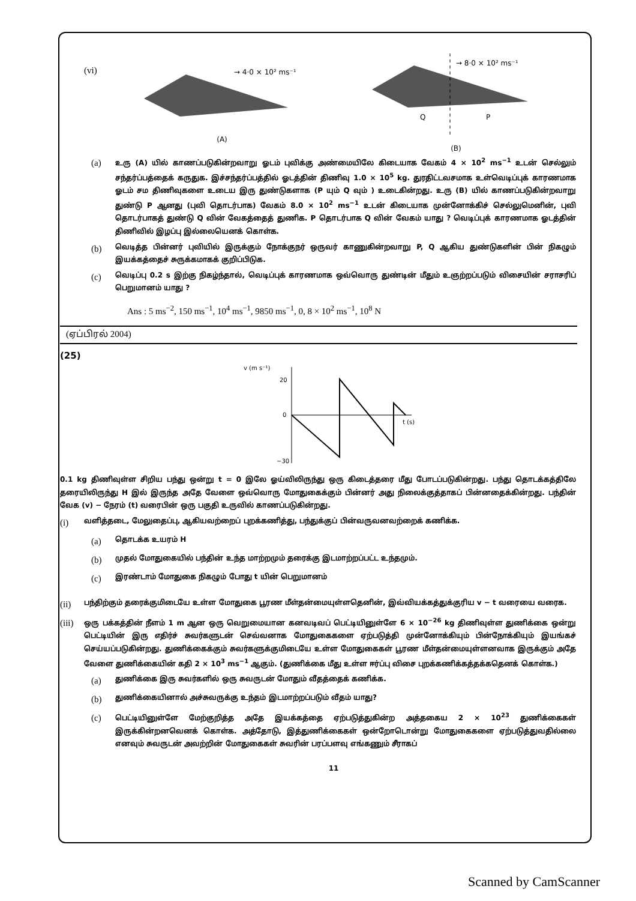(vi)
→ 4·0 × 10² ms⁻¹
(A)
→ 8·0 × 10² ms⁻¹
Q
P
(B)
(a)
உரு (A) யில் காணப்படுகின்றவாறு ஓடம் புவிக்கு அண்மையிலே கிடையாக வேகம் 4 × 10<sup>2</sup> ms<sup>−1</sup> உடன் செல்லும் சந்தர்ப்பத்தைக் கருதுக. இச்சந்தர்ப்பத்தில் ஓடத்தின் திணிவு 1.0 × 10<sup>5</sup> kg. துரதிட்டவசமாக உள்வெடிப்புக் காரணமாக ஓடம் சம திணிவுகளை உடைய இரு துண்டுகளாக (P யும் Q வும் ) உடைகின்றது. உரு (B) யில் காணப்படுகின்றவாறு துண்டு P ஆனது (புவி தொடர்பாக) வேகம் 8.0 × 10<sup>2</sup> ms<sup>−1</sup> உடன் கிடையாக முன்னோக்கிச் செல்லுமெனின், புவி தொடர்பாகத் துண்டு Q வின் வேகத்தைத் துணிக. P தொடர்பாக Q வின் வேகம் யாது ? வெடிப்புக் காரணமாக ஓடத்தின் திணிவில் இழப்பு இல்லையெனக் கொள்க.
(b)
வெடித்த பின்னர் புவியில் இருக்கும் நோக்குநர் ஒருவர் காணுகின்றவாறு P, Q ஆகிய துண்டுகளின் பின் நிகழும் இயக்கத்தைச் சுருக்கமாகக் குறிப்பிடுக.
(c)
வெடிப்பு 0.2 s இற்கு நிகழ்ந்தால், வெடிப்புக் காரணமாக ஒவ்வொரு துண்டின் மீதும் உஞற்றப்படும் விசையின் சராசரிப் பெறுமானம் யாது ?
Ans : 5 ms<sup>−2</sup>, 150 ms<sup>−1</sup>, 10<sup>4</sup> ms<sup>−1</sup>, 9850 ms<sup>−1</sup>, 0, 8 × 10<sup>2</sup> ms<sup>−1</sup>, 10<sup>8</sup> N
(ஏப்பிரல் 2004)
(25)
v (m s⁻¹)
20
0
−30
t (s)
0.1 kg திணிவுள்ள சிறிய பந்து ஒன்று t = 0 இலே ஓய்விலிருந்து ஒரு கிடைத்தரை மீது போடப்படுகின்றது. பந்து தொடக்கத்திலே தரையிலிருந்து H இல் இருந்த அதே வேளை ஒவ்வொரு மோதுகைக்கும் பின்னர் அது நிலைக்குத்தாகப் பின்னதைக்கின்றது. பந்தின் வேக (v) − நேரம் (t) வரைபின் ஒரு பகுதி உருவில் காணப்படுகின்றது.
(i)
வளித்தடை, மேலுதைப்பு, ஆகியவற்றைப் புறக்கணித்து, பந்துக்குப் பின்வருவனவற்றைக் கணிக்க.
(a)
தொடக்க உயரம் H
(b)
முதல் மோதுகையில் பந்தின் உந்த மாற்றமும் தரைக்கு இடமாற்றப்பட்ட உந்தமும்.
(c)
இரண்டாம் மோதுகை நிகழும் போது t யின் பெறுமானம்
(ii)
பந்திற்கும் தரைக்குமிடையே உள்ள மோதுகை பூரண மீள்தன்மையுள்ளதெனின், இவ்வியக்கத்துக்குரிய v − t வரையை வரைக.
(iii)
ஒரு பக்கத்தின் நீளம் 1 m ஆன ஒரு வெறுமையான கனவடிவப் பெட்டியினுள்ளே 6 × 10<sup>−26</sup> kg திணிவுள்ள துணிக்கை ஒன்று பெட்டியின் இரு எதிர்ச் சுவர்களுடன் செவ்வனாக மோதுகைகளை ஏற்படுத்தி முன்னோக்கியும் பின்நோக்கியும் இயங்கச் செய்யப்படுகின்றது. துணிக்கைக்கும் சுவர்களுக்குமிடையே உள்ள மோதுகைகள் பூரண மீள்தன்மையுள்ளனவாக இருக்கும் அதே வேளை துணிக்கையின் கதி 2 × 10<sup>3</sup> ms<sup>−1</sup> ஆகும். (துணிக்கை மீது உள்ள ஈர்ப்பு விசை புறக்கணிக்கத்தக்கதெனக் கொள்க.)
(a)
துணிக்கை இரு சுவர்களில் ஒரு சுவருடன் மோதும் வீதத்தைக் கணிக்க.
(b)
துணிக்கையினால் அச்சுவருக்கு உந்தம் இடமாற்றப்படும் வீதம் யாது?
(c)
பெட்டியினுள்ளே மேற்குறித்த அதே இயக்கத்தை ஏற்படுத்துகின்ற அத்தகைய 2 × 10<sup>23</sup> துணிக்கைகள் இருக்கின்றனவெனக் கொள்க. அத்தோடு, இத்துணிக்கைகள் ஒன்றோடொன்று மோதுகைகளை ஏற்படுத்துவதில்லை எனவும் சுவருடன் அவற்றின் மோதுகைகள் சுவரின் பரப்பளவு எங்கணும் சீராகப்
11
Scanned by CamScanner